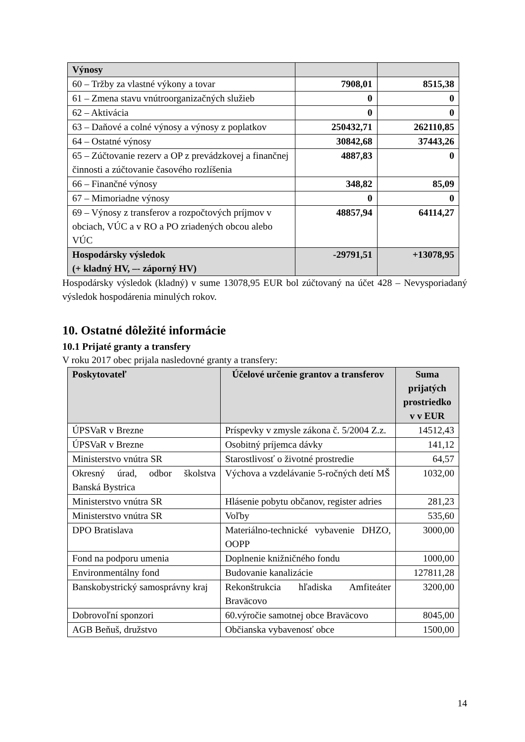| Výnosy | | |
| 60 – Tržby za vlastné výkony a tovar | 7908,01 | 8515,38 |
| 61 – Zmena stavu vnútroorganizačných služieb | 0 | 0 |
| 62 – Aktivácia | 0 | 0 |
| 63 – Daňové a colné výnosy a výnosy z poplatkov | 250432,71 | 262110,85 |
| 64 – Ostatné výnosy | 30842,68 | 37443,26 |
| 65 – Zúčtovanie rezerv a OP z prevádzkovej a finančnej činnosti a zúčtovanie časového rozlíšenia | 4887,83 | 0 |
| 66 – Finančné výnosy | 348,82 | 85,09 |
| 67 – Mimoriadne výnosy | 0 | 0 |
| 69 – Výnosy z transferov a rozpočtových príjmov v obciach, VÚC a v RO a PO zriadených obcou alebo VÚC | 48857,94 | 64114,27 |
| Hospodársky výsledok (+ kladný HV, –- záporný HV) | -29791,51 | +13078,95 |
Hospodársky výsledok (kladný) v sume 13078,95 EUR bol zúčtovaný na účet 428 – Nevysporiadaný výsledok hospodárenia minulých rokov.
10. Ostatné dôležité informácie
10.1 Prijaté granty a transfery
V roku 2017 obec prijala nasledovné granty a transfery:
| Poskytovateľ | Účelové určenie grantov a transferov | Suma prijatých prostriedko v v EUR |
| --- | --- | --- |
| ÚPSVaR v Brezne | Príspevky v zmysle zákona č. 5/2004 Z.z. | 14512,43 |
| ÚPSVaR v Brezne | Osobitný príjemca dávky | 141,12 |
| Ministerstvo vnútra SR | Starostlivosť o životné prostredie | 64,57 |
| Okresný úrad, odbor školstva Banská Bystrica | Výchova a vzdelávanie 5-ročných detí MŠ | 1032,00 |
| Ministerstvo vnútra SR | Hlásenie pobytu občanov, register adries | 281,23 |
| Ministerstvo vnútra SR | Voľby | 535,60 |
| DPO Bratislava | Materiálno-technické vybavenie DHZO, OOPP | 3000,00 |
| Fond na podporu umenia | Doplnenie knižničného fondu | 1000,00 |
| Environmentálny fond | Budovanie kanalizácie | 127811,28 |
| Banskobystrický samosprávny kraj | Rekonštrukcia hľadiska Amfiteáter Braväcovo | 3200,00 |
| Dobrovoľní sponzori | 60.výročie samotnej obce Braväcovo | 8045,00 |
| AGB Beňuš, družstvo | Občianska vybavenosť obce | 1500,00 |
14